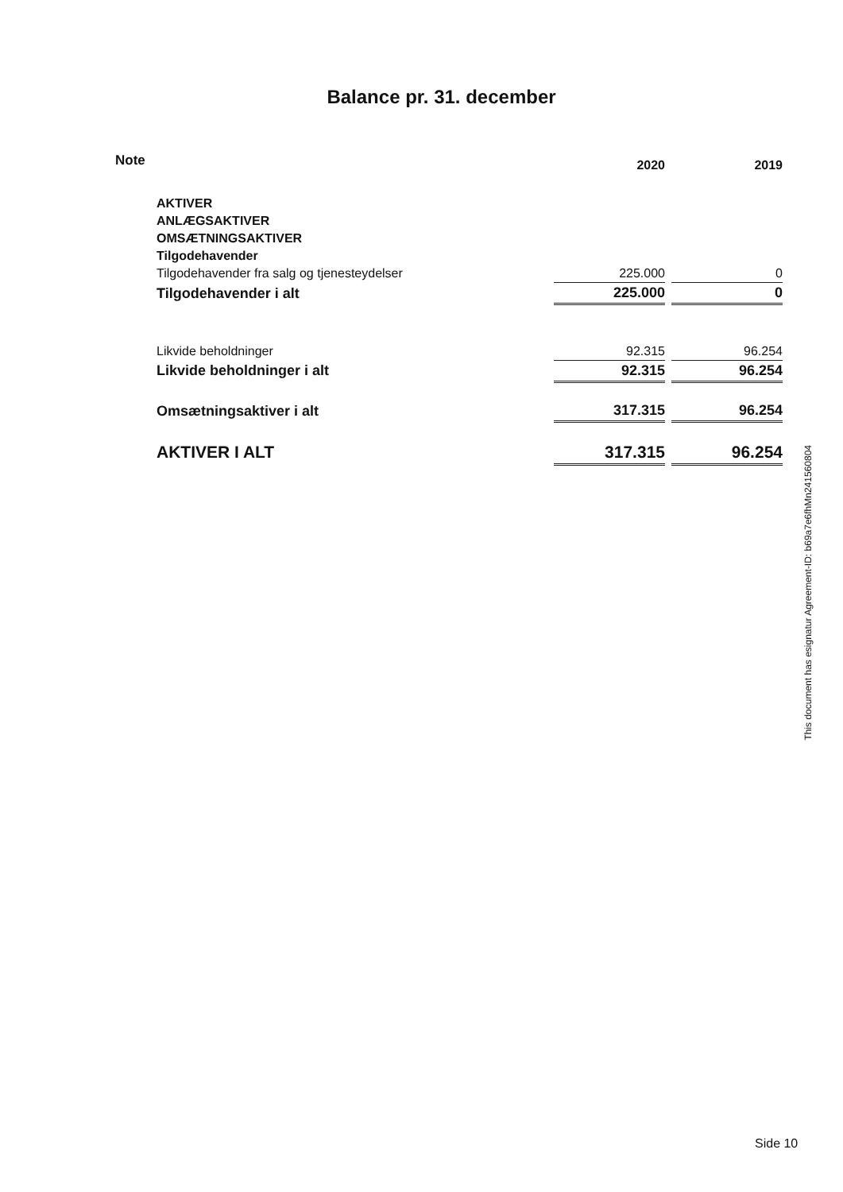Balance pr. 31. december
| Note | | 2020 | | 2019 |
| --- | --- | --- | --- | --- |
| | AKTIVER | | | |
| | ANLÆGSAKTIVER | | | |
| | OMSÆTNINGSAKTIVER | | | |
| | Tilgodehavender | | | |
| | Tilgodehavender fra salg og tjenesteydelser | 225.000 | | 0 |
| | Tilgodehavender i alt | 225.000 | | 0 |
| | Likvide beholdninger | 92.315 | | 96.254 |
| | Likvide beholdninger i alt | 92.315 | | 96.254 |
| | Omsætningsaktiver i alt | 317.315 | | 96.254 |
| | AKTIVER I ALT | 317.315 | | 96.254 |
This document has esignatur Agreement-ID: b69a7e6fhMn241560804
Side 10